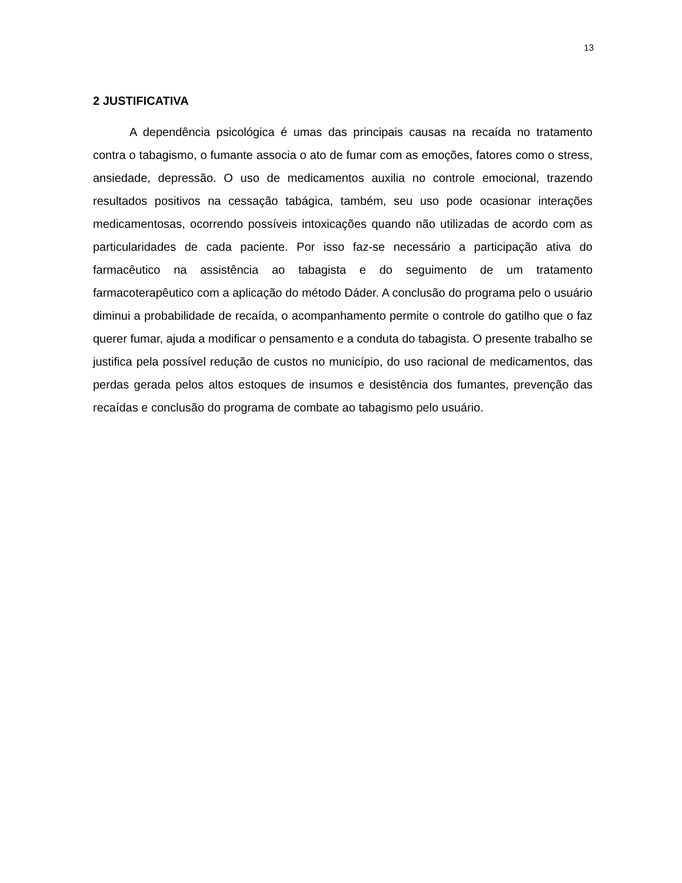13
2 JUSTIFICATIVA
A dependência psicológica é umas das principais causas na recaída no tratamento contra o tabagismo, o fumante associa o ato de fumar com as emoções, fatores como o stress, ansiedade, depressão. O uso de medicamentos auxilia no controle emocional, trazendo resultados positivos na cessação tabágica, também, seu uso pode ocasionar interações medicamentosas, ocorrendo possíveis intoxicações quando não utilizadas de acordo com as particularidades de cada paciente. Por isso faz-se necessário a participação ativa do farmacêutico na assistência ao tabagista e do seguimento de um tratamento farmacoterapêutico com a aplicação do método Dáder. A conclusão do programa pelo o usuário diminui a probabilidade de recaída, o acompanhamento permite o controle do gatilho que o faz querer fumar, ajuda a modificar o pensamento e a conduta do tabagista. O presente trabalho se justifica pela possível redução de custos no município, do uso racional de medicamentos, das perdas gerada pelos altos estoques de insumos e desistência dos fumantes, prevenção das recaídas e conclusão do programa de combate ao tabagismo pelo usuário.